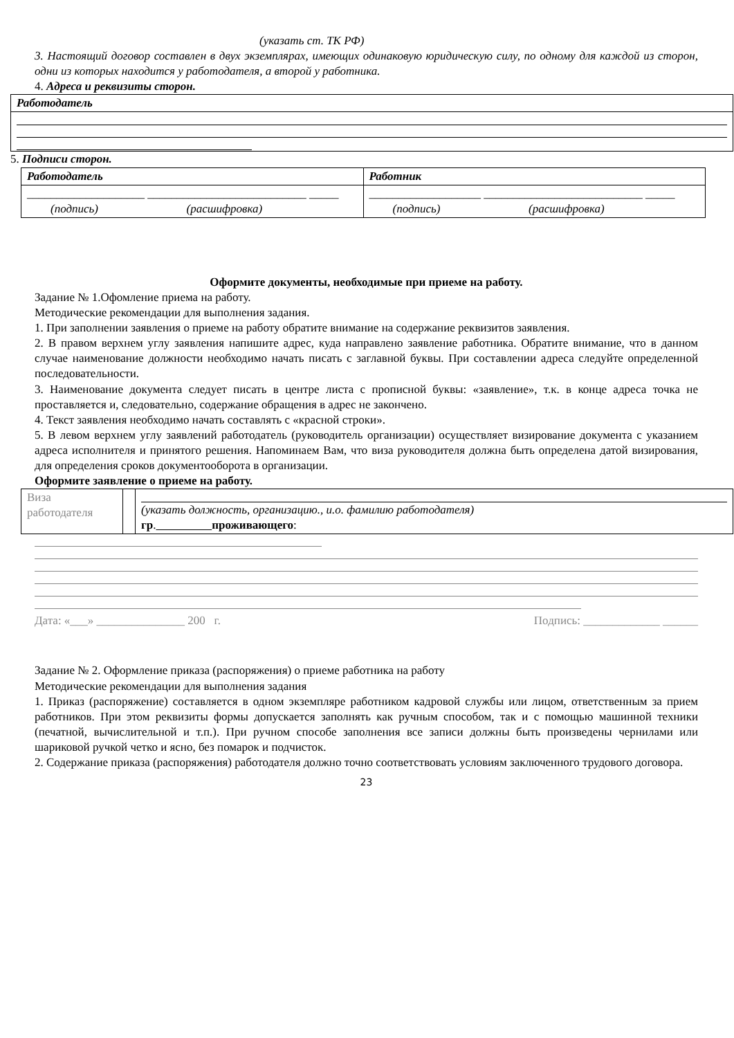(указать ст. ТК РФ)
3. Настоящий договор составлен в двух экземплярах, имеющих одинаковую юридическую силу, по одному для каждой из сторон, одни из которых находится у работодателя, а второй у работника.
4. Адреса и реквизиты сторон.
| Работодатель |
5. Подписи сторон.
| Работодатель | Работник |
| ____________________ ___________________________ _____ (подпись) (расшифровка) | ___________________ ___________________________ _____ (подпись) (расшифровка) |
Оформите документы, необходимые при приеме на работу.
Задание № 1.Офомление приема на работу.
Методические рекомендации для выполнения задания.
1. При заполнении заявления о приеме на работу обратите внимание на содержание реквизитов заявления.
2. В правом верхнем углу заявления напишите адрес, куда направлено заявление работника. Обратите внимание, что в данном случае наименование должности необходимо начать писать с заглавной буквы. При составлении адреса следуйте определенной последовательности.
3. Наименование документа следует писать в центре листа с прописной буквы: «заявление», т.к. в конце адреса точка не проставляется и, следовательно, содержание обращения в адрес не закончено.
4. Текст заявления необходимо начать составлять с «красной строки».
5. В левом верхнем углу заявлений работодатель (руководитель организации) осуществляет визирование документа с указанием адреса исполнителя и принятого решения. Напоминаем Вам, что виза руководителя должна быть определена датой визирования, для определения сроков документооборота в организации.
Оформите заявление о приеме на работу.
| Виза работодателя | | (указать должность, организацию., и.о. фамилию работодателя) гр . проживающего : |
Дата: «___» _______________ 200 г. Подпись: _____________ ______
Задание № 2. Оформление приказа (распоряжения) о приеме работника на работу
Методические рекомендации для выполнения задания
1. Приказ (распоряжение) составляется в одном экземпляре работником кадровой службы или лицом, ответственным за прием работников. При этом реквизиты формы допускается заполнять как ручным способом, так и с помощью машинной техники (печатной, вычислительной и т.п.). При ручном способе заполнения все записи должны быть произведены чернилами или шариковой ручкой четко и ясно, без помарок и подчисток.
2. Содержание приказа (распоряжения) работодателя должно точно соответствовать условиям заключенного трудового договора.
23